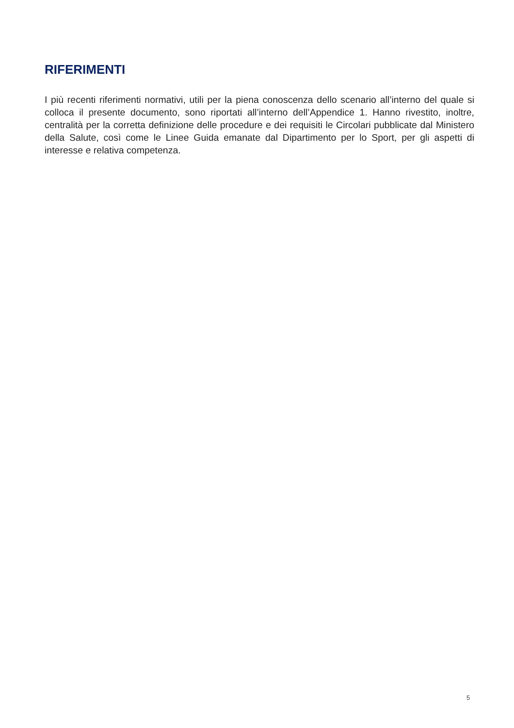RIFERIMENTI
I più recenti riferimenti normativi, utili per la piena conoscenza dello scenario all’interno del quale si colloca il presente documento, sono riportati all’interno dell’Appendice 1. Hanno rivestito, inoltre, centralità per la corretta definizione delle procedure e dei requisiti le Circolari pubblicate dal Ministero della Salute, così come le Linee Guida emanate dal Dipartimento per lo Sport, per gli aspetti di interesse e relativa competenza.
5